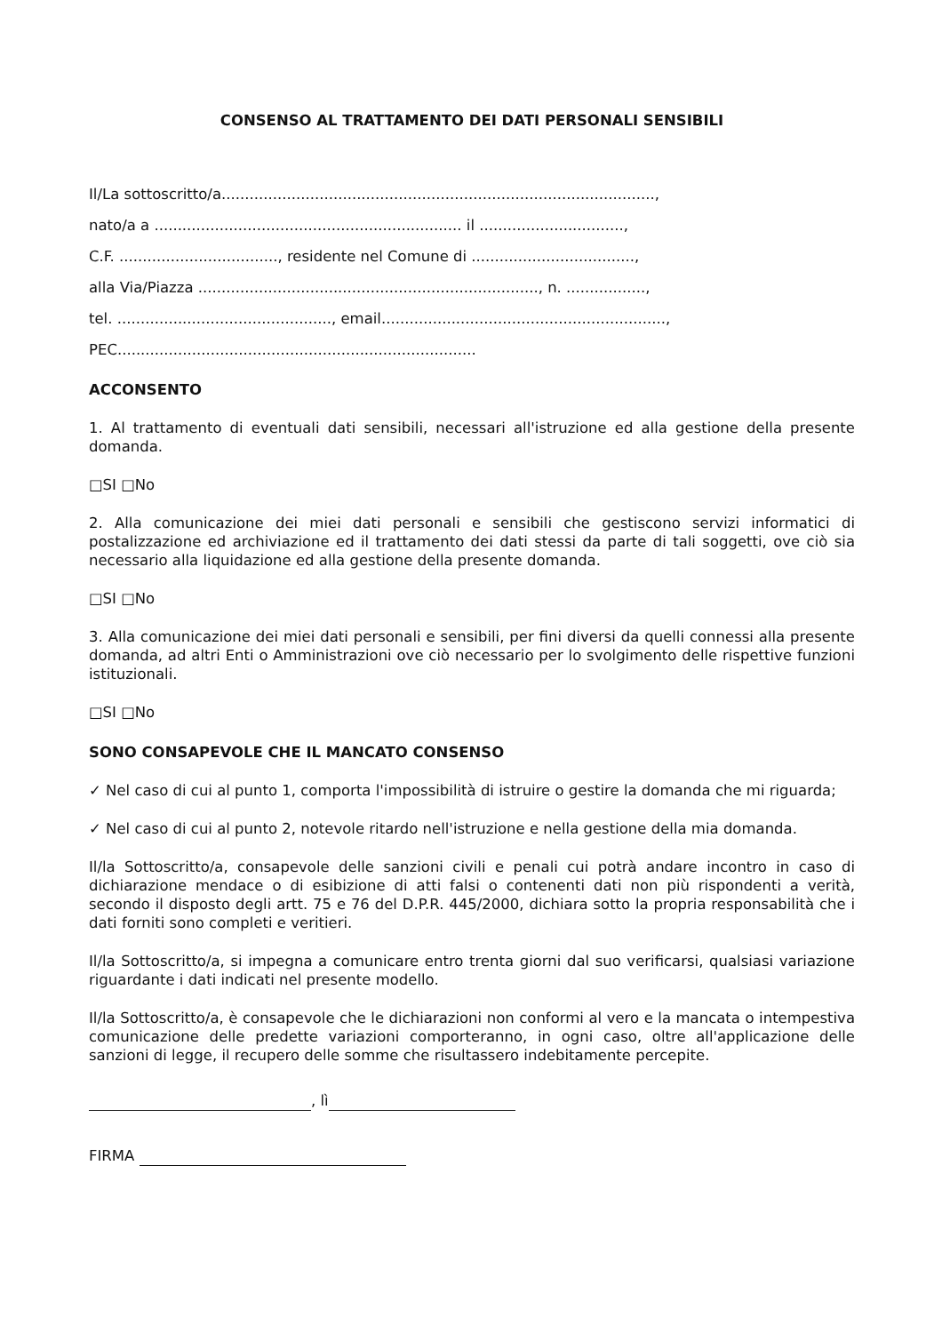CONSENSO AL TRATTAMENTO DEI DATI PERSONALI SENSIBILI
Il/La sottoscritto/a.............................................................................................,
nato/a a .................................................................. il ...............................,
C.F. .................................., residente nel Comune di ...................................,
alla Via/Piazza ........................................................................., n. .................,
tel. .............................................., email.............................................................,
PEC.............................................................................
ACCONSENTO
1. Al trattamento di eventuali dati sensibili, necessari all'istruzione ed alla gestione della presente domanda.
□SI □No
2. Alla comunicazione dei miei dati personali e sensibili che gestiscono servizi informatici di postalizzazione ed archiviazione ed il trattamento dei dati stessi da parte di tali soggetti, ove ciò sia necessario alla liquidazione ed alla gestione della presente domanda.
□SI □No
3. Alla comunicazione dei miei dati personali e sensibili, per fini diversi da quelli connessi alla presente domanda, ad altri Enti o Amministrazioni ove ciò necessario per lo svolgimento delle rispettive funzioni istituzionali.
□SI □No
SONO CONSAPEVOLE CHE IL MANCATO CONSENSO
✓ Nel caso di cui al punto 1, comporta l'impossibilità di istruire o gestire la domanda che mi riguarda;
✓ Nel caso di cui al punto 2, notevole ritardo nell'istruzione e nella gestione della mia domanda.
Il/la Sottoscritto/a, consapevole delle sanzioni civili e penali cui potrà andare incontro in caso di dichiarazione mendace o di esibizione di atti falsi o contenenti dati non più rispondenti a verità, secondo il disposto degli artt. 75 e 76 del D.P.R. 445/2000, dichiara sotto la propria responsabilità che i dati forniti sono completi e veritieri.
Il/la Sottoscritto/a, si impegna a comunicare entro trenta giorni dal suo verificarsi, qualsiasi variazione riguardante i dati indicati nel presente modello.
Il/la Sottoscritto/a, è consapevole che le dichiarazioni non conformi al vero e la mancata o intempestiva comunicazione delle predette variazioni comporteranno, in ogni caso, oltre all'applicazione delle sanzioni di legge, il recupero delle somme che risultassero indebitamente percepite.
, lì
FIRMA